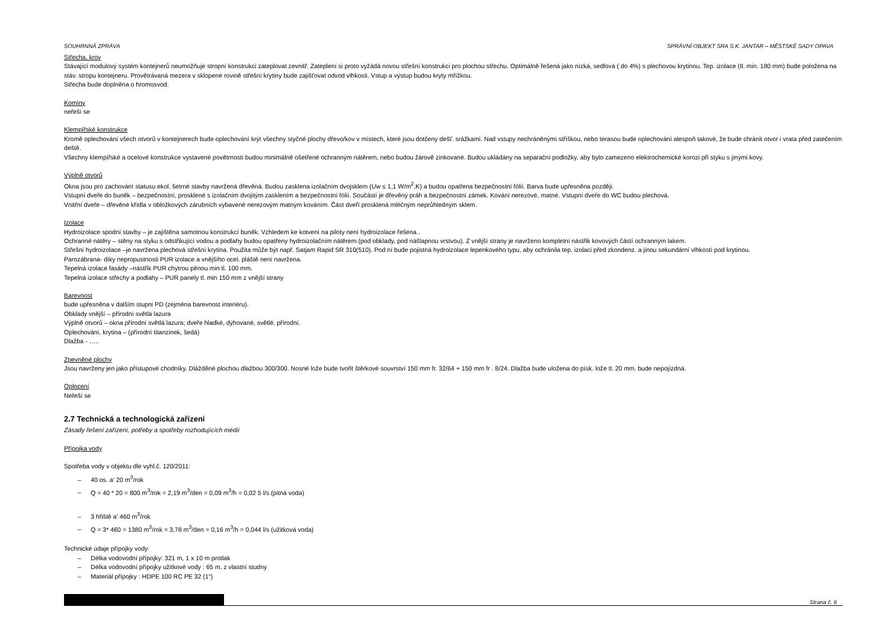SOUHRNNÁ ZPRÁVA SPRÁVNÍ OBJEKT SRA S.K. JANTAR – MĚSTSKÉ SADY OPAVA
Střecha, krov
Stávající modulový systém kontejnerů neumožňuje stropní konstrukci zateplovat zevnitř. Zateplení si proto vyžádá novou střešní konstrukci pro plochou střechu. Optimálně řešená jako nízká, sedlová ( do 4%) s plechovou krytinou. Tep. izolace (tl. min. 180 mm) bude položena na stáv. stropu kontejneru. Provětrávaná mezera v sklopené rovině střešní krytiny bude zajišťovat odvod vlhkosti. Vstup a výstup budou kryty mřížkou.
Střecha bude doplněna o hromosvod.
Komíny
neřeší se
Klempířské konstrukce
Kromě oplechování všech otvorů v kontejnerech bude oplechování krýt všechny styčné plochy dřevo/kov v místech, které jsou dotčeny dešť. srážkami. Nad vstupy nechráněnými stříškou, nebo terasou bude oplechování alespoň takové, že bude chránit otvor i vrata před zatečením deště.
Všechny klempířské a ocelové konstrukce vystavené povětrnosti budou minimálně ošetřené ochranným nátěrem, nebo budou žárově zinkované. Budou ukládány na separační podložky, aby bylo zamezeno elektrochemické korozi při styku s jinými kovy.
Výplně otvorů
Okna jsou pro zachování statusu ekol. šetrné stavby navržená dřevěná. Budou zasklena izolačním dvojsklem (Uw ≤ 1,1 W/m<sup>2</sup>.K) a budou opatřena bezpečnostní fólií. Barva bude upřesněna později.
Vstupní dveře do buněk – bezpečnostní, prosklené s izolačním dvojitým zasklením a bezpečnostní fólií. Součástí je dřevěný práh a bezpečnostní zámek. Kování nerezové, matné. Vstupní dveře do WC budou plechová.
Vnitřní dveře – dřevěné křídla v obložkových zárubních vybavené nerezovým matným kováním. Část dveří prosklená mléčným neprůhledným sklem.
Izolace
Hydroizolace spodní stavby – je zajištěna samotnou konstrukcí buněk. Vzhledem ke kotvení na piloty není hydroizolace řešena..
Ochranné nátěry – stěny na styku s odstřikující vodou a podlahy budou opatřeny hydroizolačním nátěrem (pod obklady, pod nášlapnou vrstvou). Z vnější strany je navrženo kompletní nástřik kovových částí ochranným lakem.
Střešní hydroizolace –je navržena plechová střešní krytina. Použita může být např. Satjam Rapid SR 310(510). Pod ní bude pojistná hydroizolace lepenkového typu, aby ochránila tep. izolaci před zkondenz. a jinou sekundární vlhkostí pod krytinou.
Parozábrana- díky nepropustnosti PUR izolace a vnějšího ocel. pláště není navržena.
Tepelná izolace fasády –nástřik PUR chytrou pěnou min tl. 100 mm.
Tepelná izolace střechy a podlahy – PUR panely tl. min 150 mm z vnější strany
Barevnost
bude upřesněna v dalším stupni PD (zejména barevnost interiéru).
Obklady vnější – přírodní světlá lazura
Výplně otvorů – okna přírodní světlá lazura; dveře hladké, dýhované, světlé, přírodní.
Oplechování, krytina – (přírodní titanzinek, šedá)
Dlažba - …..
Zpevněné plochy
Jsou navrženy jen jako přístupové chodníky. Dlážděné plochou dlažbou 300/300. Nosné lože bude tvořit štěrkové souvrství 150 mm fr. 32/64 + 150 mm fr . 8/24. Dlažba bude uložena do písk. lože tl. 20 mm. bude nepojízdná.
Oplocení
Neřeší se
2.7 Technická a technologická zařízení
Zásady řešení zařízení, potřeby a spotřeby rozhodujících médií
Přípojka vody
Spotřeba vody v objektu dle vyhl.č. 120/2011:
– 40 os. a‘ 20 m<sup>3</sup>/rok
– Q = 40 * 20 = 800 m<sup>3</sup>/rok = 2,19 m<sup>3</sup>/den = 0,09 m<sup>3</sup>/h = 0,02 5 l/s (pitná voda)
– 3 hřiště a‘ 460 m<sup>3</sup>/rok
– Q = 3* 460 = 1380 m<sup>3</sup>/rok = 3,78 m<sup>3</sup>/den = 0,16 m<sup>3</sup>/h = 0,044 l/s (užitková voda)
Technické údaje přípojky vody:
– Délka vodovodní přípojky: 321 m, 1 x 10 m protlak
– Délka vodovodní přípojky užitkové vody : 65 m, z vlastní studny
– Materiál přípojky : HDPE 100 RC PE 32 (1“)
Strana č. 6